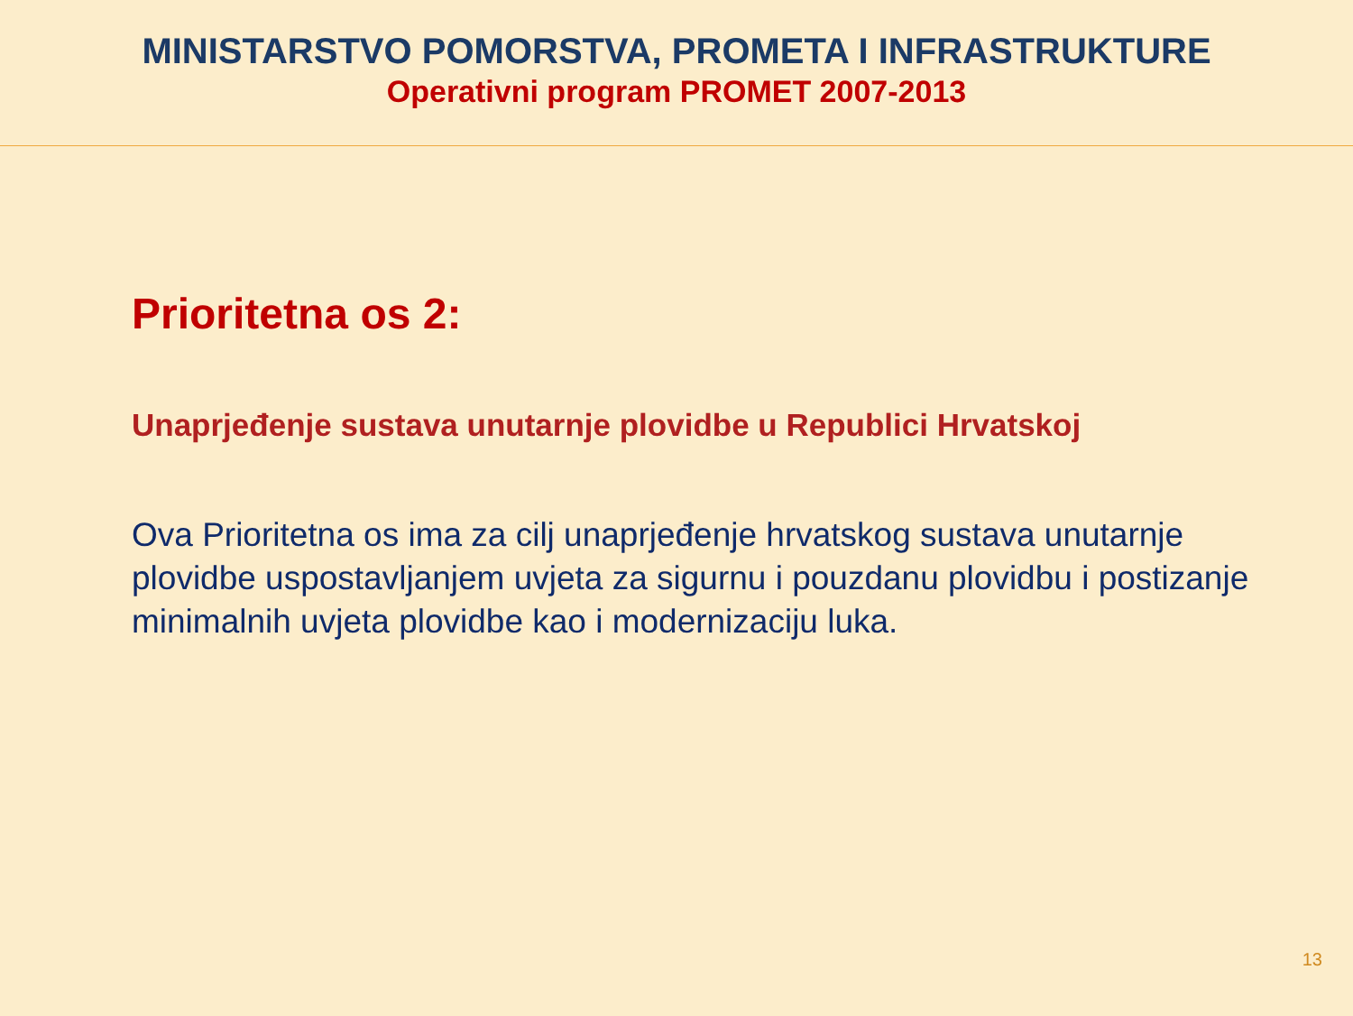MINISTARSTVO POMORSTVA, PROMETA I INFRASTRUKTURE
Operativni program PROMET 2007-2013
Prioritetna os 2:
Unaprjeđenje sustava unutarnje plovidbe u Republici Hrvatskoj
Ova Prioritetna os ima za cilj unaprjeđenje hrvatskog sustava unutarnje plovidbe uspostavljanjem uvjeta za sigurnu i pouzdanu plovidbu i postizanje minimalnih uvjeta plovidbe kao i modernizaciju luka.
13